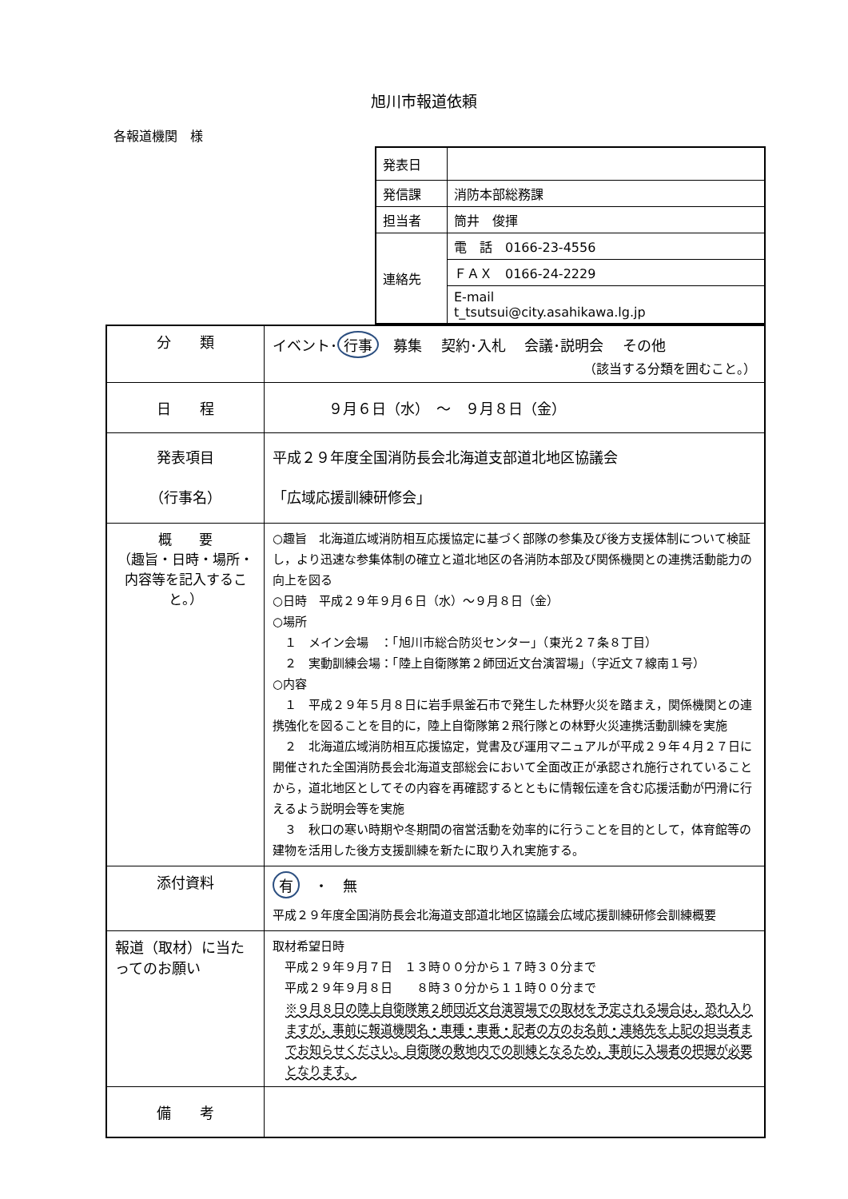旭川市報道依頼
各報道機関　様
| 発表日 | |
| 発信課 | 消防本部総務課 |
| 担当者 | 筒井 俊揮 |
| 連絡先 | 電 話 0166-23-4556 |
| | ＦＡＸ 0166-24-2229 |
| | E-mail t_tsutsui@city.asahikawa.lg.jp |
| 分 類 | イベント･ 行事 募集 契約･入札 会議･説明会 その他 （該当する分類を囲むこと。） |
| 日 程 | ９月６日（水） ～ ９月８日（金） |
| 発表項目 （行事名） | 平成２９年度全国消防長会北海道支部道北地区協議会 「広域応援訓練研修会」 |
| 概 要 （趣旨・日時・場所・内容等を記入すること。） | ○趣旨 北海道広域消防相互応援協定に基づく部隊の参集及び後方支援体制について検証し，より迅速な参集体制の確立と道北地区の各消防本部及び関係機関との連携活動能力の向上を図る ○日時 平成２９年９月６日（水）～９月８日（金） ○場所 １ メイン会場 ：「旭川市総合防災センター」（東光２７条８丁目） ２ 実動訓練会場：「陸上自衛隊第２師団近文台演習場」（字近文７線南１号） ○内容 １ 平成２９年５月８日に岩手県釜石市で発生した林野火災を踏まえ，関係機関との連携強化を図ることを目的に，陸上自衛隊第２飛行隊との林野火災連携活動訓練を実施 ２ 北海道広域消防相互応援協定，覚書及び運用マニュアルが平成２９年４月２７日に開催された全国消防長会北海道支部総会において全面改正が承認され施行されていることから，道北地区としてその内容を再確認するとともに情報伝達を含む応援活動が円滑に行えるよう説明会等を実施 ３ 秋口の寒い時期や冬期間の宿営活動を効率的に行うことを目的として，体育館等の建物を活用した後方支援訓練を新たに取り入れ実施する。 |
| 添付資料 | 有 ・ 無 平成２９年度全国消防長会北海道支部道北地区協議会広域応援訓練研修会訓練概要 |
| 報道（取材）に当たってのお願い | 取材希望日時 平成２９年９月７日 １３時００分から１７時３０分まで 平成２９年９月８日 ８時３０分から１１時００分まで ※９月８日の陸上自衛隊第２師団近文台演習場での取材を予定される場合は，恐れ入りますが，事前に報道機関名・車種・車番・記者の方のお名前・連絡先を上記の担当者までお知らせください。自衛隊の敷地内での訓練となるため，事前に入場者の把握が必要となります。 |
| 備 考 | |